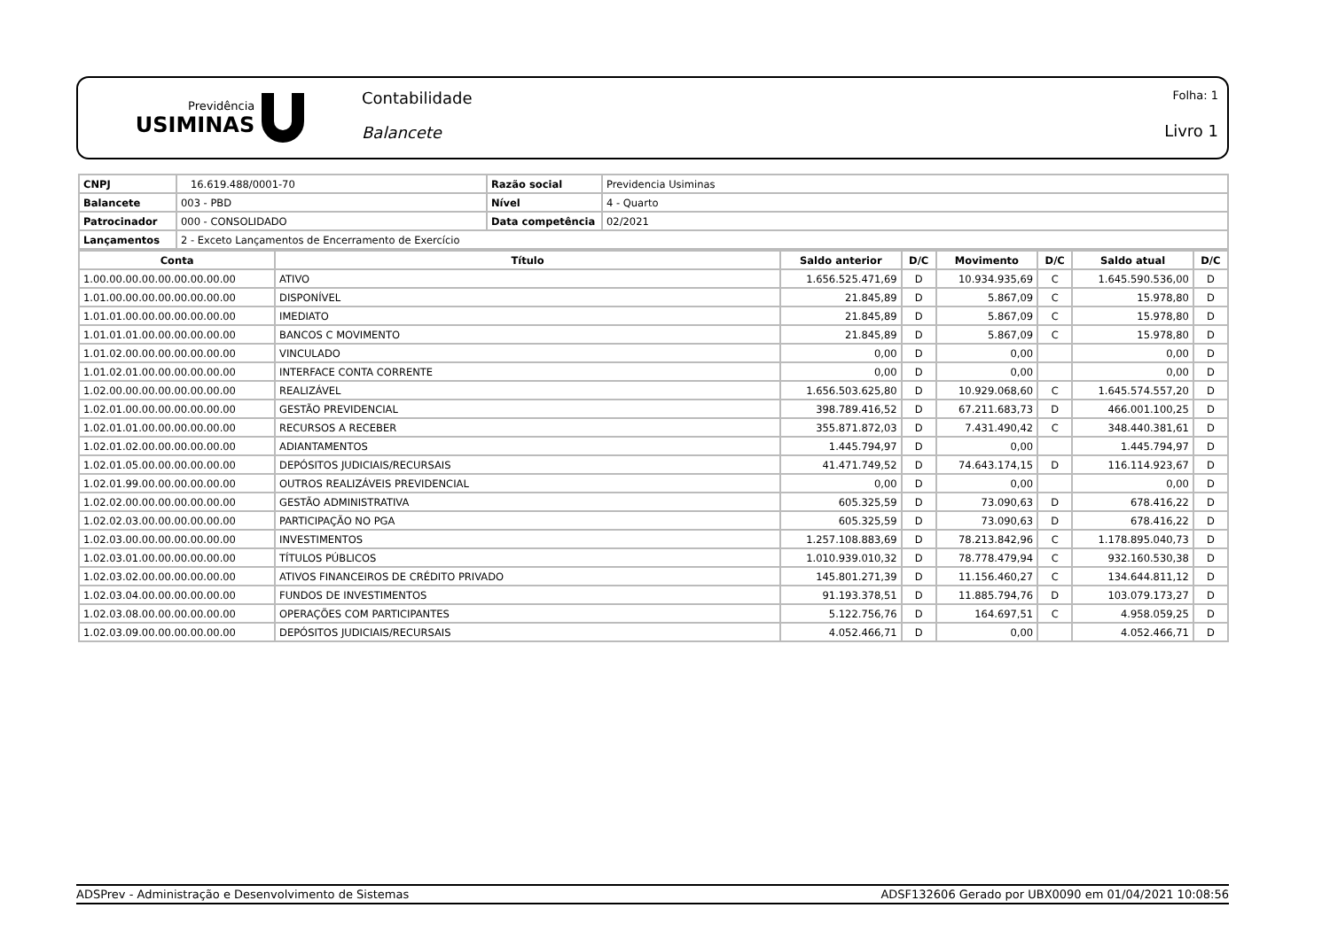Previdência
USIMINAS
Contabilidade
Balancete
Folha: 1
Livro 1
| CNPJ | 16.619.488/0001-70 | Razão social | Previdencia Usiminas |
| Balancete | 003 - PBD | Nível | 4 - Quarto |
| Patrocinador | 000 - CONSOLIDADO | Data competência | 02/2021 |
| Lançamentos | 2 - Exceto Lançamentos de Encerramento de Exercício | | |
| Conta | Título | Saldo anterior | D/C | Movimento | D/C | Saldo atual | D/C |
| --- | --- | --- | --- | --- | --- | --- | --- |
| 1.00.00.00.00.00.00.00.00.00 | ATIVO | 1.656.525.471,69 | D | 10.934.935,69 | C | 1.645.590.536,00 | D |
| 1.01.00.00.00.00.00.00.00.00 | DISPONÍVEL | 21.845,89 | D | 5.867,09 | C | 15.978,80 | D |
| 1.01.01.00.00.00.00.00.00.00 | IMEDIATO | 21.845,89 | D | 5.867,09 | C | 15.978,80 | D |
| 1.01.01.01.00.00.00.00.00.00 | BANCOS C MOVIMENTO | 21.845,89 | D | 5.867,09 | C | 15.978,80 | D |
| 1.01.02.00.00.00.00.00.00.00 | VINCULADO | 0,00 | D | 0,00 | | 0,00 | D |
| 1.01.02.01.00.00.00.00.00.00 | INTERFACE CONTA CORRENTE | 0,00 | D | 0,00 | | 0,00 | D |
| 1.02.00.00.00.00.00.00.00.00 | REALIZÁVEL | 1.656.503.625,80 | D | 10.929.068,60 | C | 1.645.574.557,20 | D |
| 1.02.01.00.00.00.00.00.00.00 | GESTÃO PREVIDENCIAL | 398.789.416,52 | D | 67.211.683,73 | D | 466.001.100,25 | D |
| 1.02.01.01.00.00.00.00.00.00 | RECURSOS A RECEBER | 355.871.872,03 | D | 7.431.490,42 | C | 348.440.381,61 | D |
| 1.02.01.02.00.00.00.00.00.00 | ADIANTAMENTOS | 1.445.794,97 | D | 0,00 | | 1.445.794,97 | D |
| 1.02.01.05.00.00.00.00.00.00 | DEPÓSITOS JUDICIAIS/RECURSAIS | 41.471.749,52 | D | 74.643.174,15 | D | 116.114.923,67 | D |
| 1.02.01.99.00.00.00.00.00.00 | OUTROS REALIZÁVEIS PREVIDENCIAL | 0,00 | D | 0,00 | | 0,00 | D |
| 1.02.02.00.00.00.00.00.00.00 | GESTÃO ADMINISTRATIVA | 605.325,59 | D | 73.090,63 | D | 678.416,22 | D |
| 1.02.02.03.00.00.00.00.00.00 | PARTICIPAÇÃO NO PGA | 605.325,59 | D | 73.090,63 | D | 678.416,22 | D |
| 1.02.03.00.00.00.00.00.00.00 | INVESTIMENTOS | 1.257.108.883,69 | D | 78.213.842,96 | C | 1.178.895.040,73 | D |
| 1.02.03.01.00.00.00.00.00.00 | TÍTULOS PÚBLICOS | 1.010.939.010,32 | D | 78.778.479,94 | C | 932.160.530,38 | D |
| 1.02.03.02.00.00.00.00.00.00 | ATIVOS FINANCEIROS DE CRÉDITO PRIVADO | 145.801.271,39 | D | 11.156.460,27 | C | 134.644.811,12 | D |
| 1.02.03.04.00.00.00.00.00.00 | FUNDOS DE INVESTIMENTOS | 91.193.378,51 | D | 11.885.794,76 | D | 103.079.173,27 | D |
| 1.02.03.08.00.00.00.00.00.00 | OPERAÇÕES COM PARTICIPANTES | 5.122.756,76 | D | 164.697,51 | C | 4.958.059,25 | D |
| 1.02.03.09.00.00.00.00.00.00 | DEPÓSITOS JUDICIAIS/RECURSAIS | 4.052.466,71 | D | 0,00 | | 4.052.466,71 | D |
ADSPrev - Administração e Desenvolvimento de Sistemas ADSF132606 Gerado por UBX0090 em 01/04/2021 10:08:56